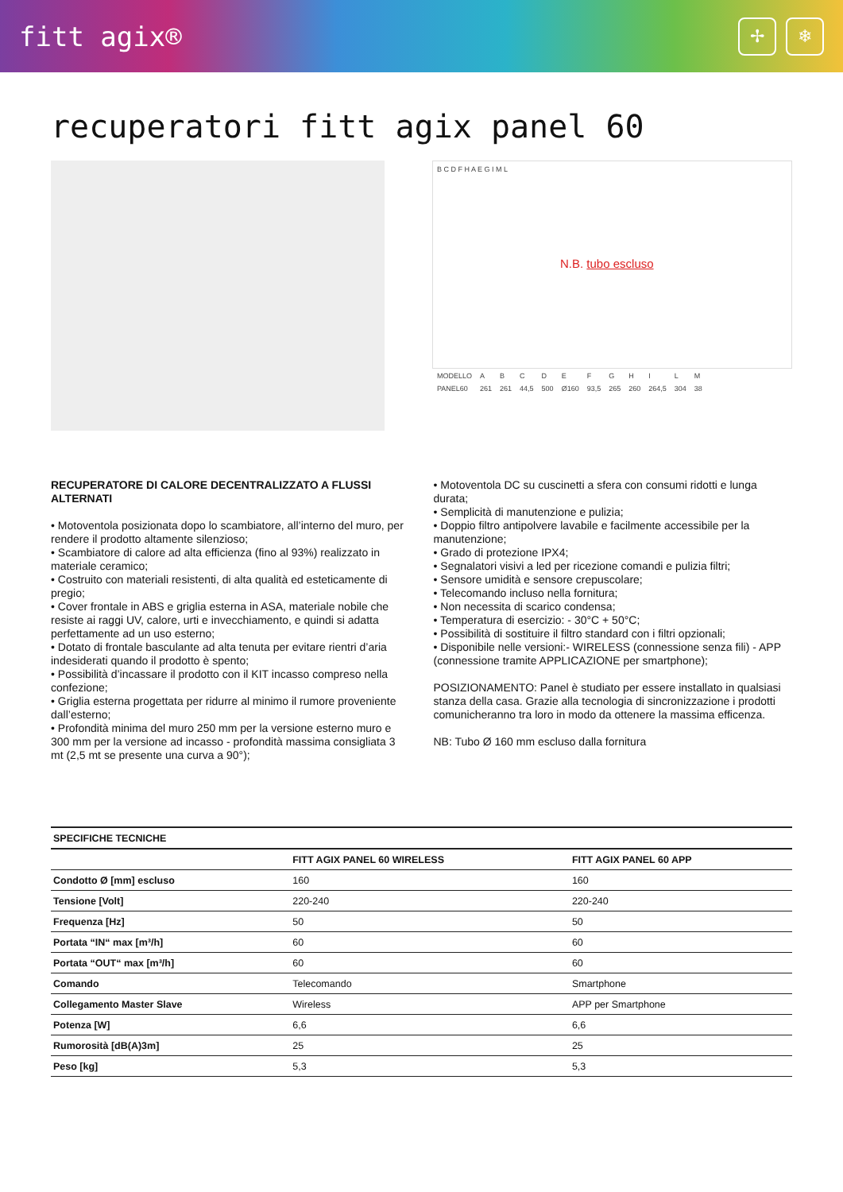fitt agix® ✢ ❄
recuperatori fitt agix panel 60
B C D F H A E G I M L
N.B. tubo escluso
| MODELLO | A | B | C | D | E | F | G | H | I | L | M |
| PANEL60 | 261 | 261 | 44,5 | 500 | Ø160 | 93,5 | 265 | 260 | 264,5 | 304 | 38 |
RECUPERATORE DI CALORE DECENTRALIZZATO A FLUSSI ALTERNATI
• Motoventola posizionata dopo lo scambiatore, all’interno del muro, per rendere il prodotto altamente silenzioso;
• Scambiatore di calore ad alta efficienza (fino al 93%) realizzato in materiale ceramico;
• Costruito con materiali resistenti, di alta qualità ed esteticamente di pregio;
• Cover frontale in ABS e griglia esterna in ASA, materiale nobile che resiste ai raggi UV, calore, urti e invecchiamento, e quindi si adatta perfettamente ad un uso esterno;
• Dotato di frontale basculante ad alta tenuta per evitare rientri d’aria indesiderati quando il prodotto è spento;
• Possibilità d’incassare il prodotto con il KIT incasso compreso nella confezione;
• Griglia esterna progettata per ridurre al minimo il rumore proveniente dall’esterno;
• Profondità minima del muro 250 mm per la versione esterno muro e 300 mm per la versione ad incasso - profondità massima consigliata 3 mt (2,5 mt se presente una curva a 90°);
• Motoventola DC su cuscinetti a sfera con consumi ridotti e lunga durata;
• Semplicità di manutenzione e pulizia;
• Doppio filtro antipolvere lavabile e facilmente accessibile per la manutenzione;
• Grado di protezione IPX4;
• Segnalatori visivi a led per ricezione comandi e pulizia filtri;
• Sensore umidità e sensore crepuscolare;
• Telecomando incluso nella fornitura;
• Non necessita di scarico condensa;
• Temperatura di esercizio: - 30°C + 50°C;
• Possibilità di sostituire il filtro standard con i filtri opzionali;
• Disponibile nelle versioni:- WIRELESS (connessione senza fili) - APP (connessione tramite APPLICAZIONE per smartphone);
POSIZIONAMENTO: Panel è studiato per essere installato in qualsiasi stanza della casa. Grazie alla tecnologia di sincronizzazione i prodotti comunicheranno tra loro in modo da ottenere la massima efficenza.
NB: Tubo Ø 160 mm escluso dalla fornitura
| SPECIFICHE TECNICHE | | |
| --- | --- | --- |
| | FITT AGIX PANEL 60 WIRELESS | FITT AGIX PANEL 60 APP |
| Condotto Ø [mm] escluso | 160 | 160 |
| Tensione [Volt] | 220-240 | 220-240 |
| Frequenza [Hz] | 50 | 50 |
| Portata “IN“ max [m³/h] | 60 | 60 |
| Portata “OUT“ max [m³/h] | 60 | 60 |
| Comando | Telecomando | Smartphone |
| Collegamento Master Slave | Wireless | APP per Smartphone |
| Potenza [W] | 6,6 | 6,6 |
| Rumorosità [dB(A)3m] | 25 | 25 |
| Peso [kg] | 5,3 | 5,3 |